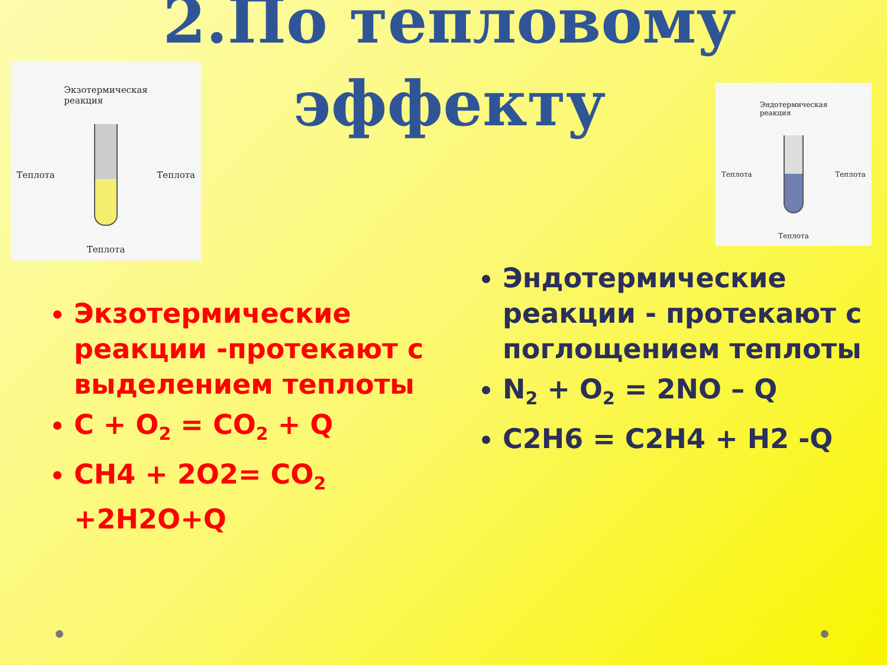2.По тепловому
эффекту
Экзотермическая
реакция
Теплота Теплота
Теплота
Эндотермическая
реакция
Теплота Теплота
Теплота
Экзотермические реакции -протекают с выделением теплоты
C + O<sub>2</sub> = CO<sub>2</sub> + Q
CH4 + 2O2= CO<sub>2</sub> +2H2O+Q
Эндотермические реакции - протекают с поглощением теплоты
N<sub>2</sub> + O<sub>2</sub> = 2NO – Q
C2H6 = C2H4 + H2 -Q